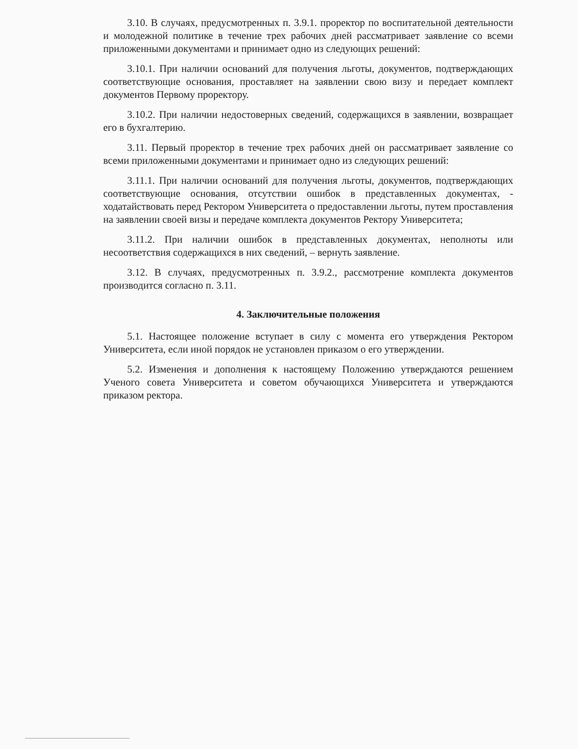3.10. В случаях, предусмотренных п. 3.9.1. проректор по воспитательной деятельности и молодежной политике в течение трех рабочих дней рассматривает заявление со всеми приложенными документами и принимает одно из следующих решений:
3.10.1. При наличии оснований для получения льготы, документов, подтверждающих соответствующие основания, проставляет на заявлении свою визу и передает комплект документов Первому проректору.
3.10.2. При наличии недостоверных сведений, содержащихся в заявлении, возвращает его в бухгалтерию.
3.11. Первый проректор в течение трех рабочих дней он рассматривает заявление со всеми приложенными документами и принимает одно из следующих решений:
3.11.1. При наличии оснований для получения льготы, документов, подтверждающих соответствующие основания, отсутствии ошибок в представленных документах, - ходатайствовать перед Ректором Университета о предоставлении льготы, путем проставления на заявлении своей визы и передаче комплекта документов Ректору Университета;
3.11.2. При наличии ошибок в представленных документах, неполноты или несоответствия содержащихся в них сведений, – вернуть заявление.
3.12. В случаях, предусмотренных п. 3.9.2., рассмотрение комплекта документов производится согласно п. 3.11.
4. Заключительные положения
5.1. Настоящее положение вступает в силу с момента его утверждения Ректором Университета, если иной порядок не установлен приказом о его утверждении.
5.2. Изменения и дополнения к настоящему Положению утверждаются решением Ученого совета Университета и советом обучающихся Университета и утверждаются приказом ректора.